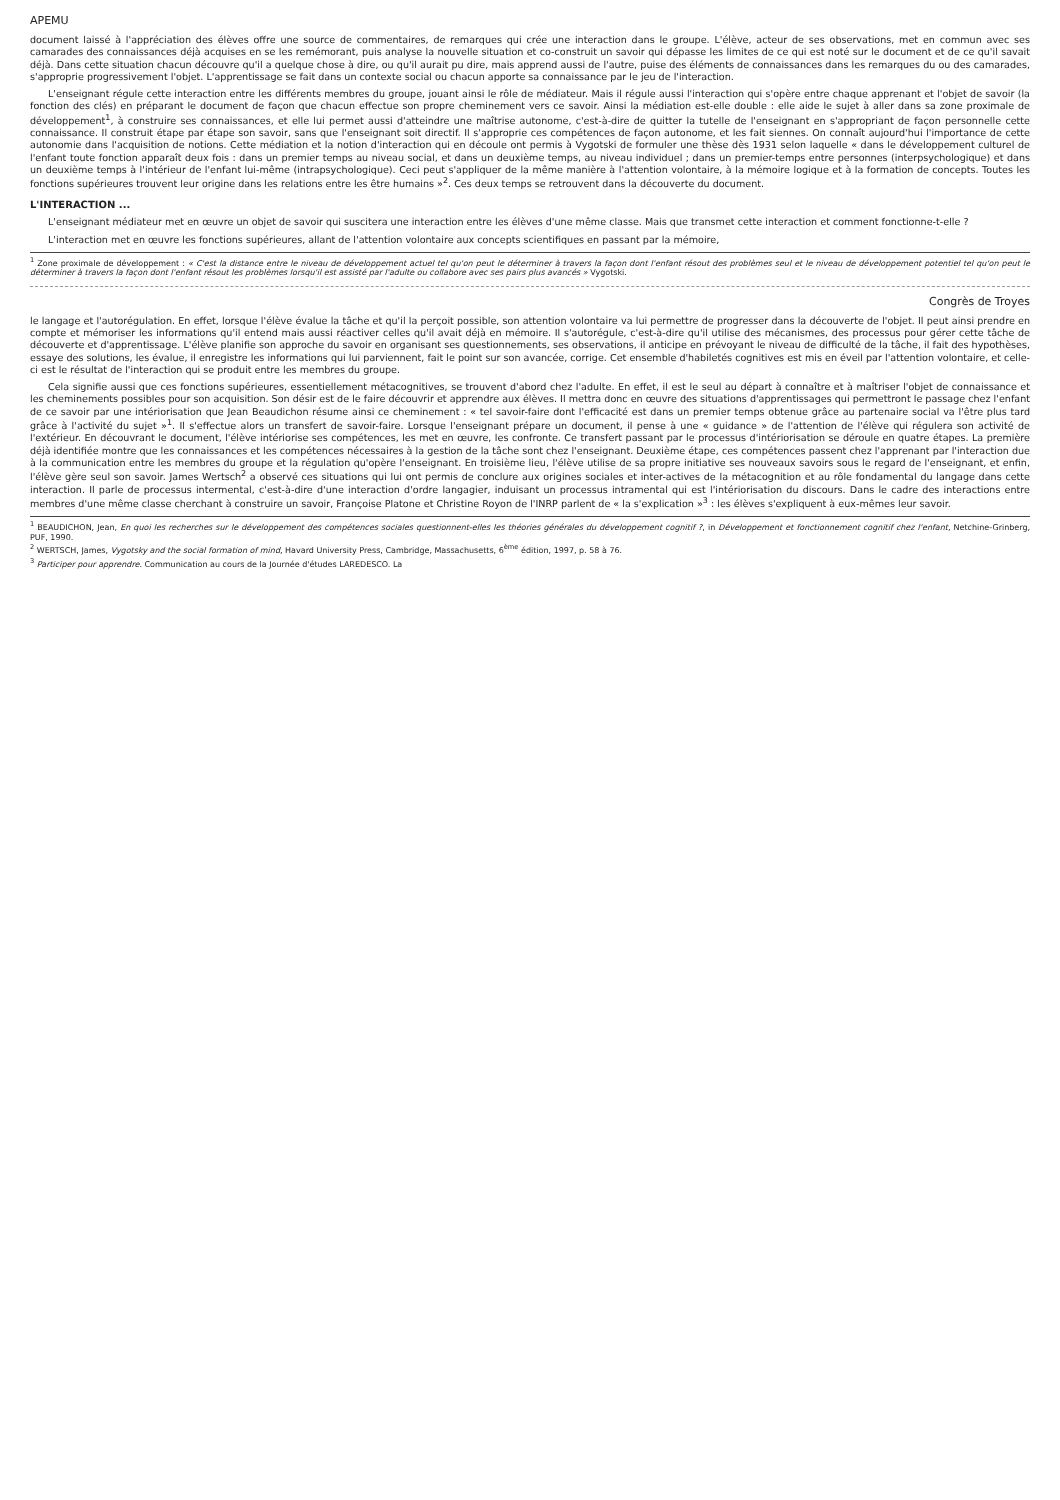APEMU
document laissé à l'appréciation des élèves offre une source de commentaires, de remarques qui crée une interaction dans le groupe. L'élève, acteur de ses observations, met en commun avec ses camarades des connaissances déjà acquises en se les remémorant, puis analyse la nouvelle situation et co-construit un savoir qui dépasse les limites de ce qui est noté sur le document et de ce qu'il savait déjà. Dans cette situation chacun découvre qu'il a quelque chose à dire, ou qu'il aurait pu dire, mais apprend aussi de l'autre, puise des éléments de connaissances dans les remarques du ou des camarades, s'approprie progressivement l'objet. L'apprentissage se fait dans un contexte social ou chacun apporte sa connaissance par le jeu de l'interaction.
L'enseignant régule cette interaction entre les différents membres du groupe, jouant ainsi le rôle de médiateur. Mais il régule aussi l'interaction qui s'opère entre chaque apprenant et l'objet de savoir (la fonction des clés) en préparant le document de façon que chacun effectue son propre cheminement vers ce savoir. Ainsi la médiation est-elle double : elle aide le sujet à aller dans sa zone proximale de développement<sup>1</sup>, à construire ses connaissances, et elle lui permet aussi d'atteindre une maîtrise autonome, c'est-à-dire de quitter la tutelle de l'enseignant en s'appropriant de façon personnelle cette connaissance. Il construit étape par étape son savoir, sans que l'enseignant soit directif. Il s'approprie ces compétences de façon autonome, et les fait siennes. On connaît aujourd'hui l'importance de cette autonomie dans l'acquisition de notions. Cette médiation et la notion d'interaction qui en découle ont permis à Vygotski de formuler une thèse dès 1931 selon laquelle « dans le développement culturel de l'enfant toute fonction apparaît deux fois : dans un premier temps au niveau social, et dans un deuxième temps, au niveau individuel ; dans un premier-temps entre personnes (interpsychologique) et dans un deuxième temps à l'intérieur de l'enfant lui-même (intrapsychologique). Ceci peut s'appliquer de la même manière à l'attention volontaire, à la mémoire logique et à la formation de concepts. Toutes les fonctions supérieures trouvent leur origine dans les relations entre les être humains »<sup>2</sup>. Ces deux temps se retrouvent dans la découverte du document.
L'INTERACTION ...
L'enseignant médiateur met en œuvre un objet de savoir qui suscitera une interaction entre les élèves d'une même classe. Mais que transmet cette interaction et comment fonctionne-t-elle ?
L'interaction met en œuvre les fonctions supérieures, allant de l'attention volontaire aux concepts scientifiques en passant par la mémoire,
<sup>1</sup> Zone proximale de développement : « C'est la distance entre le niveau de développement actuel tel qu'on peut le déterminer à travers la façon dont l'enfant résout des problèmes seul et le niveau de développement potentiel tel qu'on peut le déterminer à travers la façon dont l'enfant résout les problèmes lorsqu'il est assisté par l'adulte ou collabore avec ses pairs plus avancés » Vygotski.
Congrès de Troyes
le langage et l'autorégulation. En effet, lorsque l'élève évalue la tâche et qu'il la perçoit possible, son attention volontaire va lui permettre de progresser dans la découverte de l'objet. Il peut ainsi prendre en compte et mémoriser les informations qu'il entend mais aussi réactiver celles qu'il avait déjà en mémoire. Il s'autorégule, c'est-à-dire qu'il utilise des mécanismes, des processus pour gérer cette tâche de découverte et d'apprentissage. L'élève planifie son approche du savoir en organisant ses questionnements, ses observations, il anticipe en prévoyant le niveau de difficulté de la tâche, il fait des hypothèses, essaye des solutions, les évalue, il enregistre les informations qui lui parviennent, fait le point sur son avancée, corrige. Cet ensemble d'habiletés cognitives est mis en éveil par l'attention volontaire, et celle-ci est le résultat de l'interaction qui se produit entre les membres du groupe.
Cela signifie aussi que ces fonctions supérieures, essentiellement métacognitives, se trouvent d'abord chez l'adulte. En effet, il est le seul au départ à connaître et à maîtriser l'objet de connaissance et les cheminements possibles pour son acquisition. Son désir est de le faire découvrir et apprendre aux élèves. Il mettra donc en œuvre des situations d'apprentissages qui permettront le passage chez l'enfant de ce savoir par une intériorisation que Jean Beaudichon résume ainsi ce cheminement : « tel savoir-faire dont l'efficacité est dans un premier temps obtenue grâce au partenaire social va l'être plus tard grâce à l'activité du sujet »<sup>1</sup>. Il s'effectue alors un transfert de savoir-faire. Lorsque l'enseignant prépare un document, il pense à une « guidance » de l'attention de l'élève qui régulera son activité de l'extérieur. En découvrant le document, l'élève intériorise ses compétences, les met en œuvre, les confronte. Ce transfert passant par le processus d'intériorisation se déroule en quatre étapes. La première déjà identifiée montre que les connaissances et les compétences nécessaires à la gestion de la tâche sont chez l'enseignant. Deuxième étape, ces compétences passent chez l'apprenant par l'interaction due à la communication entre les membres du groupe et la régulation qu'opère l'enseignant. En troisième lieu, l'élève utilise de sa propre initiative ses nouveaux savoirs sous le regard de l'enseignant, et enfin, l'élève gère seul son savoir. James Wertsch<sup>2</sup> a observé ces situations qui lui ont permis de conclure aux origines sociales et inter-actives de la métacognition et au rôle fondamental du langage dans cette interaction. Il parle de processus intermental, c'est-à-dire d'une interaction d'ordre langagier, induisant un processus intramental qui est l'intériorisation du discours. Dans le cadre des interactions entre membres d'une même classe cherchant à construire un savoir, Françoise Platone et Christine Royon de l'INRP parlent de « la s'explication »<sup>3</sup> : les élèves s'expliquent à eux-mêmes leur savoir.
<sup>1</sup> BEAUDICHON, Jean, En quoi les recherches sur le développement des compétences sociales questionnent-elles les théories générales du développement cognitif ?, in Développement et fonctionnement cognitif chez l'enfant, Netchine-Grinberg, PUF, 1990.
<sup>2</sup> WERTSCH, James, Vygotsky and the social formation of mind, Havard University Press, Cambridge, Massachusetts, 6<sup>ème</sup> édition, 1997, p. 58 à 76.
<sup>3</sup> Participer pour apprendre. Communication au cours de la Journée d'études LAREDESCO. La